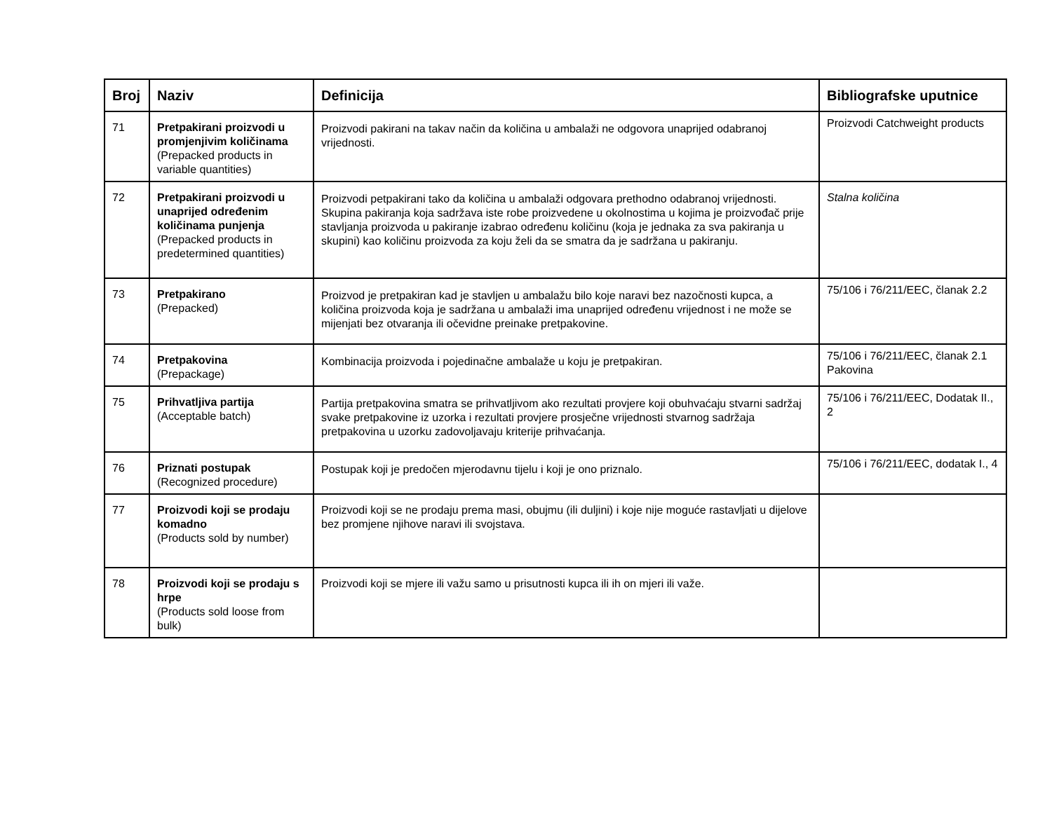| Broj | Naziv | Definicija | Bibliografske uputnice |
| --- | --- | --- | --- |
| 71 | Pretpakirani proizvodi u promjenjivim količinama (Prepacked products in variable quantities) | Proizvodi pakirani na takav način da količina u ambalaži ne odgovora unaprijed odabranoj vrijednosti. | Proizvodi Catchweight products |
| 72 | Pretpakirani proizvodi u unaprijed određenim količinama punjenja (Prepacked products in predetermined quantities) | Proizvodi petpakirani tako da količina u ambalaži odgovara prethodno odabranoj vrijednosti. Skupina pakiranja koja sadržava iste robe proizvedene u okolnostima u kojima je proizvođač prije stavljanja proizvoda u pakiranje izabrao određenu količinu (koja je jednaka za sva pakiranja u skupini) kao količinu proizvoda za koju želi da se smatra da je sadržana u pakiranju. | Stalna količina |
| 73 | Pretpakirano (Prepacked) | Proizvod je pretpakiran kad je stavljen u ambalažu bilo koje naravi bez nazočnosti kupca, a količina proizvoda koja je sadržana u ambalaži ima unaprijed određenu vrijednost i ne može se mijenjati bez otvaranja ili očevidne preinake pretpakovine. | 75/106 i 76/211/EEC, članak 2.2 |
| 74 | Pretpakovina (Prepackage) | Kombinacija proizvoda i pojedinačne ambalaže u koju je pretpakiran. | 75/106 i 76/211/EEC, članak 2.1 Pakovina |
| 75 | Prihvatljiva partija (Acceptable batch) | Partija pretpakovina smatra se prihvatljivom ako rezultati provjere koji obuhvaćaju stvarni sadržaj svake pretpakovine iz uzorka i rezultati provjere prosječne vrijednosti stvarnog sadržaja pretpakovina u uzorku zadovoljavaju kriterije prihvaćanja. | 75/106 i 76/211/EEC, Dodatak II., 2 |
| 76 | Priznati postupak (Recognized procedure) | Postupak koji je predočen mjerodavnu tijelu i koji je ono priznalo. | 75/106 i 76/211/EEC, dodatak I., 4 |
| 77 | Proizvodi koji se prodaju komadno (Products sold by number) | Proizvodi koji se ne prodaju prema masi, obujmu (ili duljini) i koje nije moguće rastavljati u dijelove bez promjene njihove naravi ili svojstava. | |
| 78 | Proizvodi koji se prodaju s hrpe (Products sold loose from bulk) | Proizvodi koji se mjere ili važu samo u prisutnosti kupca ili ih on mjeri ili važe. | |